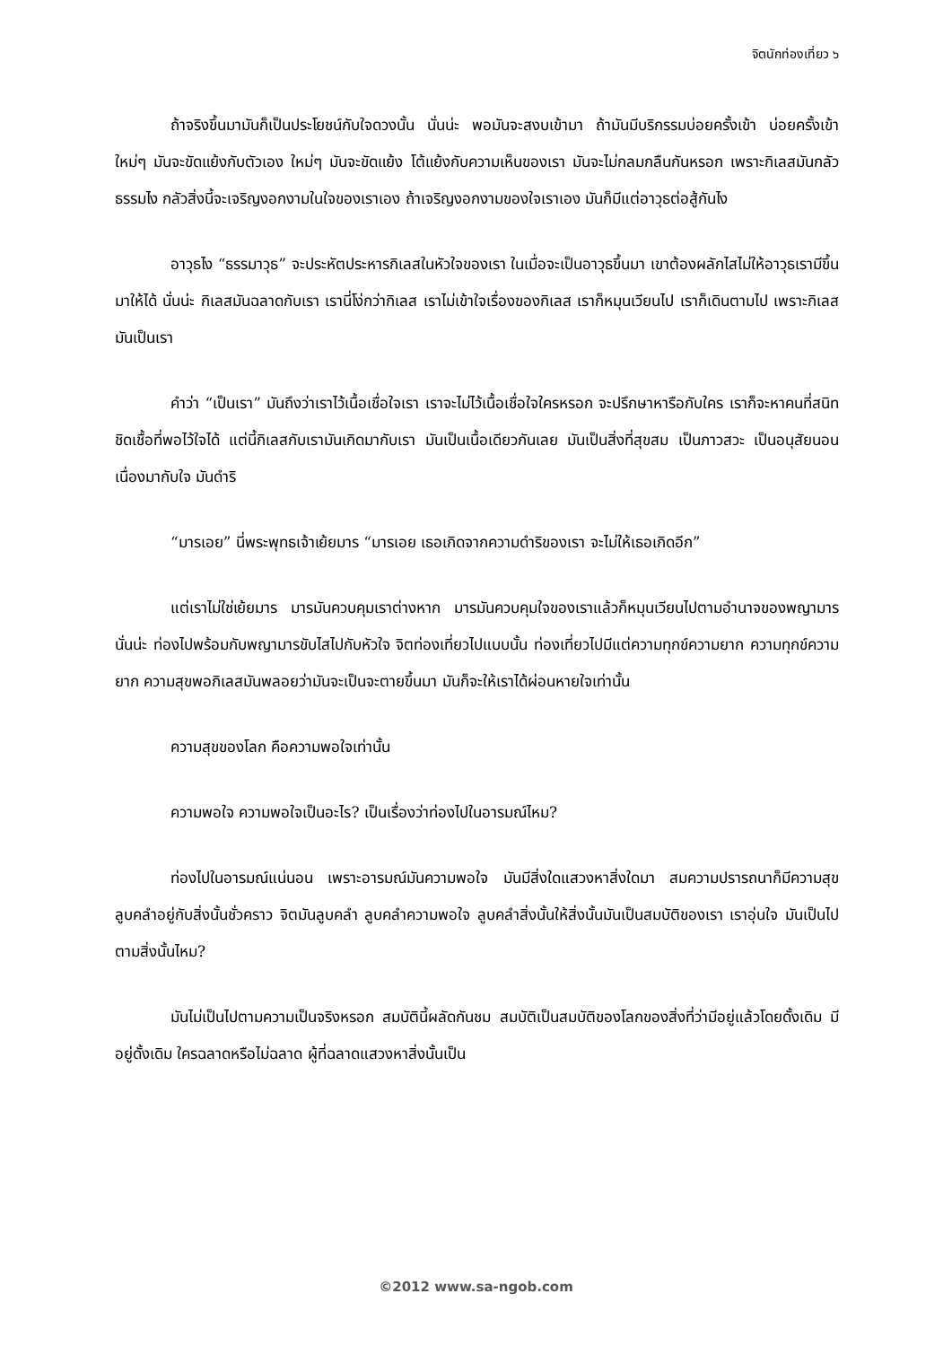จิตนักท่องเที่ยว ๖
ถ้าจริงขึ้นมามันก็เป็นประโยชน์กับใจดวงนั้น นั่นน่ะ พอมันจะสงบเข้ามา ถ้ามันมีบริกรรมบ่อยครั้งเข้า บ่อยครั้งเข้า ใหม่ๆ มันจะขัดแย้งกับตัวเอง ใหม่ๆ มันจะขัดแย้ง โต้แย้งกับความเห็นของเรา มันจะไม่กลมกลืนกันหรอก เพราะกิเลสมันกลัวธรรมไง กลัวสิ่งนี้จะเจริญงอกงามในใจของเราเอง ถ้าเจริญงอกงามของใจเราเอง มันก็มีแต่อาวุธต่อสู้กันไง
อาวุธไง “ธรรมาวุธ” จะประหัตประหารกิเลสในหัวใจของเรา ในเมื่อจะเป็นอาวุธขึ้นมา เขาต้องผลักไสไม่ให้อาวุธเรามีขึ้นมาให้ได้ นั่นน่ะ กิเลสมันฉลาดกับเรา เรานี่โง่กว่ากิเลส เราไม่เข้าใจเรื่องของกิเลส เราก็หมุนเวียนไป เราก็เดินตามไป เพราะกิเลสมันเป็นเรา
คำว่า “เป็นเรา” มันถึงว่าเราไว้เนื้อเชื่อใจเรา เราจะไม่ไว้เนื้อเชื่อใจใครหรอก จะปรึกษาหารือกับใคร เราก็จะหาคนที่สนิทชิดเชื้อที่พอไว้ใจได้ แต่นี้กิเลสกับเรามันเกิดมากับเรา มันเป็นเนื้อเดียวกันเลย มันเป็นสิ่งที่สุขสม เป็นภาวสวะ เป็นอนุสัยนอนเนื่องมากับใจ มันดำริ
“มารเอย” นี่พระพุทธเจ้าเย้ยมาร “มารเอย เธอเกิดจากความดำริของเรา จะไม่ให้เธอเกิดอีก”
แต่เราไม่ใช่เย้ยมาร มารมันควบคุมเราต่างหาก มารมันควบคุมใจของเราแล้วก็หมุนเวียนไปตามอำนาจของพญามาร นั่นน่ะ ท่องไปพร้อมกับพญามารขับไสไปกับหัวใจ จิตท่องเที่ยวไปแบบนั้น ท่องเที่ยวไปมีแต่ความทุกข์ความยาก ความทุกข์ความยาก ความสุขพอกิเลสมันพลอยว่ามันจะเป็นจะตายขึ้นมา มันก็จะให้เราได้ผ่อนหายใจเท่านั้น
ความสุขของโลก คือความพอใจเท่านั้น
ความพอใจ ความพอใจเป็นอะไร? เป็นเรื่องว่าท่องไปในอารมณ์ไหม?
ท่องไปในอารมณ์แน่นอน เพราะอารมณ์มันความพอใจ มันมีสิ่งใดแสวงหาสิ่งใดมา สมความปรารถนาก็มีความสุข ลูบคลำอยู่กับสิ่งนั้นชั่วคราว จิตมันลูบคลำ ลูบคลำความพอใจ ลูบคลำสิ่งนั้นให้สิ่งนั้นมันเป็นสมบัติของเรา เราอุ่นใจ มันเป็นไปตามสิ่งนั้นไหม?
มันไม่เป็นไปตามความเป็นจริงหรอก สมบัตินี้ผลัดกันชม สมบัติเป็นสมบัติของโลกของสิ่งที่ว่ามีอยู่แล้วโดยดั้งเดิม มีอยู่ดั้งเดิม ใครฉลาดหรือไม่ฉลาด ผู้ที่ฉลาดแสวงหาสิ่งนั้นเป็น
©2012 www.sa-ngob.com